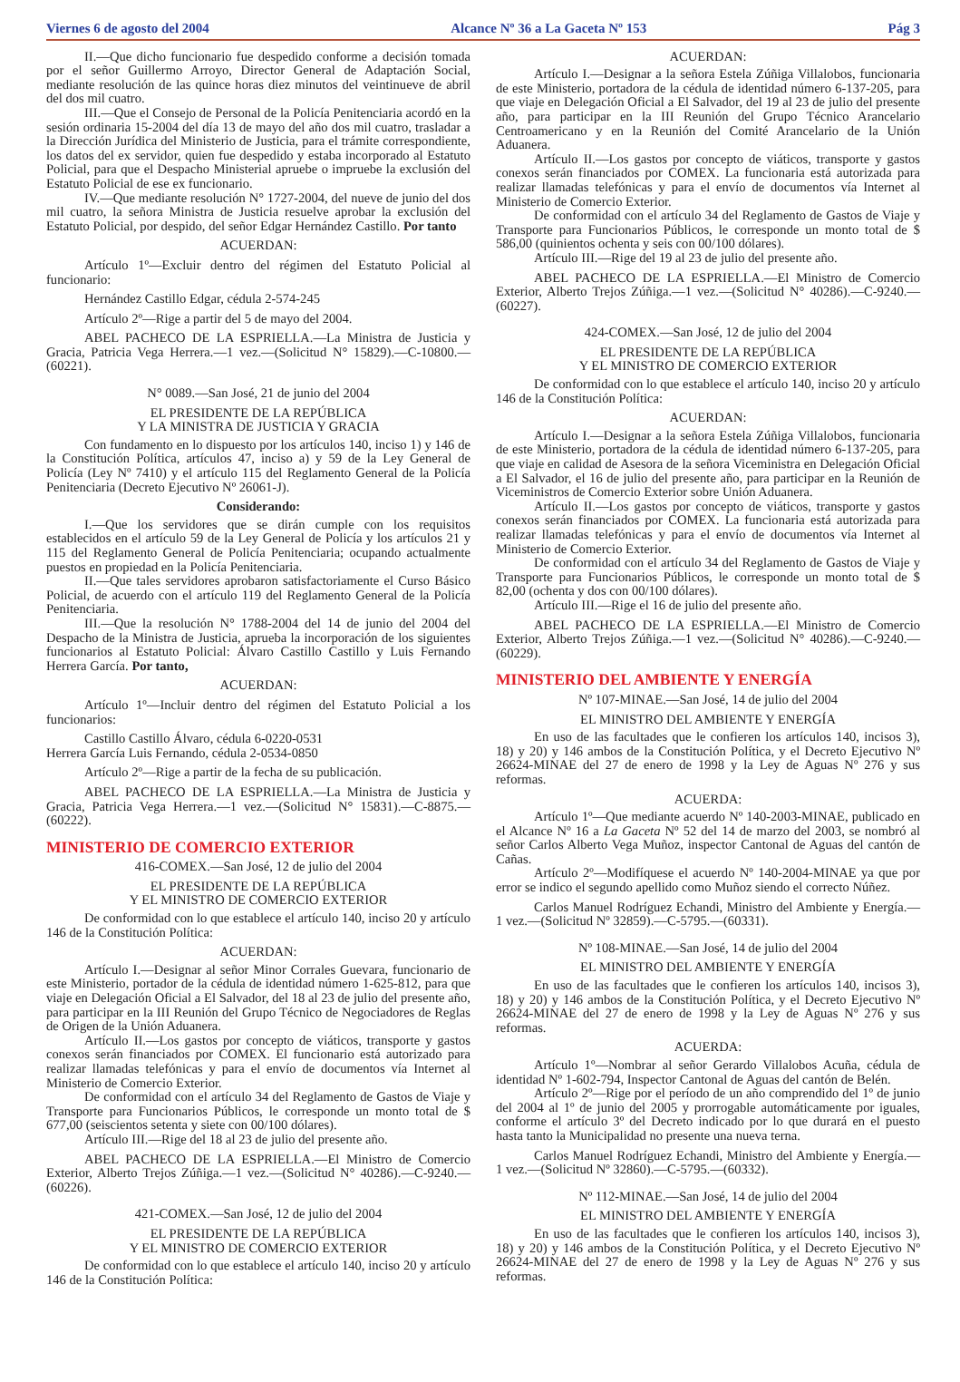Viernes 6 de agosto del 2004 Alcance Nº 36 a La Gaceta Nº 153 Pág 3
II.—Que dicho funcionario fue despedido conforme a decisión tomada por el señor Guillermo Arroyo, Director General de Adaptación Social, mediante resolución de las quince horas diez minutos del veintinueve de abril del dos mil cuatro.
III.—Que el Consejo de Personal de la Policía Penitenciaria acordó en la sesión ordinaria 15-2004 del día 13 de mayo del año dos mil cuatro, trasladar a la Dirección Jurídica del Ministerio de Justicia, para el trámite correspondiente, los datos del ex servidor, quien fue despedido y estaba incorporado al Estatuto Policial, para que el Despacho Ministerial apruebe o impruebe la exclusión del Estatuto Policial de ese ex funcionario.
IV.—Que mediante resolución N° 1727-2004, del nueve de junio del dos mil cuatro, la señora Ministra de Justicia resuelve aprobar la exclusión del Estatuto Policial, por despido, del señor Edgar Hernández Castillo. Por tanto
ACUERDAN:
Artículo 1º—Excluir dentro del régimen del Estatuto Policial al funcionario:
Hernández Castillo Edgar, cédula 2-574-245
Artículo 2º—Rige a partir del 5 de mayo del 2004.
ABEL PACHECO DE LA ESPRIELLA.—La Ministra de Justicia y Gracia, Patricia Vega Herrera.—1 vez.—(Solicitud N° 15829).—C-10800.—(60221).
N° 0089.—San José, 21 de junio del 2004
EL PRESIDENTE DE LA REPÚBLICA
Y LA MINISTRA DE JUSTICIA Y GRACIA
Con fundamento en lo dispuesto por los artículos 140, inciso 1) y 146 de la Constitución Política, artículos 47, inciso a) y 59 de la Ley General de Policía (Ley Nº 7410) y el artículo 115 del Reglamento General de la Policía Penitenciaria (Decreto Ejecutivo Nº 26061-J).
Considerando:
I.—Que los servidores que se dirán cumple con los requisitos establecidos en el artículo 59 de la Ley General de Policía y los artículos 21 y 115 del Reglamento General de Policía Penitenciaria; ocupando actualmente puestos en propiedad en la Policía Penitenciaria.
II.—Que tales servidores aprobaron satisfactoriamente el Curso Básico Policial, de acuerdo con el artículo 119 del Reglamento General de la Policía Penitenciaria.
III.—Que la resolución N° 1788-2004 del 14 de junio del 2004 del Despacho de la Ministra de Justicia, aprueba la incorporación de los siguientes funcionarios al Estatuto Policial: Álvaro Castillo Castillo y Luis Fernando Herrera García. Por tanto,
ACUERDAN:
Artículo 1º—Incluir dentro del régimen del Estatuto Policial a los funcionarios:
Castillo Castillo Álvaro, cédula 6-0220-0531
Herrera García Luis Fernando, cédula 2-0534-0850
Artículo 2º—Rige a partir de la fecha de su publicación.
ABEL PACHECO DE LA ESPRIELLA.—La Ministra de Justicia y Gracia, Patricia Vega Herrera.—1 vez.—(Solicitud N° 15831).—C-8875.—(60222).
MINISTERIO DE COMERCIO EXTERIOR
416-COMEX.—San José, 12 de julio del 2004
EL PRESIDENTE DE LA REPÚBLICA
Y EL MINISTRO DE COMERCIO EXTERIOR
De conformidad con lo que establece el artículo 140, inciso 20 y artículo 146 de la Constitución Política:
ACUERDAN:
Artículo I.—Designar al señor Minor Corrales Guevara, funcionario de este Ministerio, portador de la cédula de identidad número 1-625-812, para que viaje en Delegación Oficial a El Salvador, del 18 al 23 de julio del presente año, para participar en la III Reunión del Grupo Técnico de Negociadores de Reglas de Origen de la Unión Aduanera.
Artículo II.—Los gastos por concepto de viáticos, transporte y gastos conexos serán financiados por COMEX. El funcionario está autorizado para realizar llamadas telefónicas y para el envío de documentos vía Internet al Ministerio de Comercio Exterior.
De conformidad con el artículo 34 del Reglamento de Gastos de Viaje y Transporte para Funcionarios Públicos, le corresponde un monto total de $ 677,00 (seiscientos setenta y siete con 00/100 dólares).
Artículo III.—Rige del 18 al 23 de julio del presente año.
ABEL PACHECO DE LA ESPRIELLA.—El Ministro de Comercio Exterior, Alberto Trejos Zúñiga.—1 vez.—(Solicitud N° 40286).—C-9240.—(60226).
421-COMEX.—San José, 12 de julio del 2004
EL PRESIDENTE DE LA REPÚBLICA
Y EL MINISTRO DE COMERCIO EXTERIOR
De conformidad con lo que establece el artículo 140, inciso 20 y artículo 146 de la Constitución Política:
ACUERDAN:
Artículo I.—Designar a la señora Estela Zúñiga Villalobos, funcionaria de este Ministerio, portadora de la cédula de identidad número 6-137-205, para que viaje en Delegación Oficial a El Salvador, del 19 al 23 de julio del presente año, para participar en la III Reunión del Grupo Técnico Arancelario Centroamericano y en la Reunión del Comité Arancelario de la Unión Aduanera.
Artículo II.—Los gastos por concepto de viáticos, transporte y gastos conexos serán financiados por COMEX. La funcionaria está autorizada para realizar llamadas telefónicas y para el envío de documentos vía Internet al Ministerio de Comercio Exterior.
De conformidad con el artículo 34 del Reglamento de Gastos de Viaje y Transporte para Funcionarios Públicos, le corresponde un monto total de $ 586,00 (quinientos ochenta y seis con 00/100 dólares).
Artículo III.—Rige del 19 al 23 de julio del presente año.
ABEL PACHECO DE LA ESPRIELLA.—El Ministro de Comercio Exterior, Alberto Trejos Zúñiga.—1 vez.—(Solicitud N° 40286).—C-9240.—(60227).
424-COMEX.—San José, 12 de julio del 2004
EL PRESIDENTE DE LA REPÚBLICA
Y EL MINISTRO DE COMERCIO EXTERIOR
De conformidad con lo que establece el artículo 140, inciso 20 y artículo 146 de la Constitución Política:
ACUERDAN:
Artículo I.—Designar a la señora Estela Zúñiga Villalobos, funcionaria de este Ministerio, portadora de la cédula de identidad número 6-137-205, para que viaje en calidad de Asesora de la señora Viceministra en Delegación Oficial a El Salvador, el 16 de julio del presente año, para participar en la Reunión de Viceministros de Comercio Exterior sobre Unión Aduanera.
Artículo II.—Los gastos por concepto de viáticos, transporte y gastos conexos serán financiados por COMEX. La funcionaria está autorizada para realizar llamadas telefónicas y para el envío de documentos vía Internet al Ministerio de Comercio Exterior.
De conformidad con el artículo 34 del Reglamento de Gastos de Viaje y Transporte para Funcionarios Públicos, le corresponde un monto total de $ 82,00 (ochenta y dos con 00/100 dólares).
Artículo III.—Rige el 16 de julio del presente año.
ABEL PACHECO DE LA ESPRIELLA.—El Ministro de Comercio Exterior, Alberto Trejos Zúñiga.—1 vez.—(Solicitud N° 40286).—C-9240.—(60229).
MINISTERIO DEL AMBIENTE Y ENERGÍA
Nº 107-MINAE.—San José, 14 de julio del 2004
EL MINISTRO DEL AMBIENTE Y ENERGÍA
En uso de las facultades que le confieren los artículos 140, incisos 3), 18) y 20) y 146 ambos de la Constitución Política, y el Decreto Ejecutivo Nº 26624-MINAE del 27 de enero de 1998 y la Ley de Aguas Nº 276 y sus reformas.
ACUERDA:
Artículo 1º—Que mediante acuerdo Nº 140-2003-MINAE, publicado en el Alcance Nº 16 a La Gaceta Nº 52 del 14 de marzo del 2003, se nombró al señor Carlos Alberto Vega Muñoz, inspector Cantonal de Aguas del cantón de Cañas.
Artículo 2º—Modifíquese el acuerdo Nº 140-2004-MINAE ya que por error se indico el segundo apellido como Muñoz siendo el correcto Núñez.
Carlos Manuel Rodríguez Echandi, Ministro del Ambiente y Energía.—1 vez.—(Solicitud Nº 32859).—C-5795.—(60331).
Nº 108-MINAE.—San José, 14 de julio del 2004
EL MINISTRO DEL AMBIENTE Y ENERGÍA
En uso de las facultades que le confieren los artículos 140, incisos 3), 18) y 20) y 146 ambos de la Constitución Política, y el Decreto Ejecutivo Nº 26624-MINAE del 27 de enero de 1998 y la Ley de Aguas Nº 276 y sus reformas.
ACUERDA:
Artículo 1º—Nombrar al señor Gerardo Villalobos Acuña, cédula de identidad Nº 1-602-794, Inspector Cantonal de Aguas del cantón de Belén.
Artículo 2º—Rige por el período de un año comprendido del 1º de junio del 2004 al 1º de junio del 2005 y prorrogable automáticamente por iguales, conforme el artículo 3º del Decreto indicado por lo que durará en el puesto hasta tanto la Municipalidad no presente una nueva terna.
Carlos Manuel Rodríguez Echandi, Ministro del Ambiente y Energía.—1 vez.—(Solicitud Nº 32860).—C-5795.—(60332).
Nº 112-MINAE.—San José, 14 de julio del 2004
EL MINISTRO DEL AMBIENTE Y ENERGÍA
En uso de las facultades que le confieren los artículos 140, incisos 3), 18) y 20) y 146 ambos de la Constitución Política, y el Decreto Ejecutivo Nº 26624-MINAE del 27 de enero de 1998 y la Ley de Aguas Nº 276 y sus reformas.